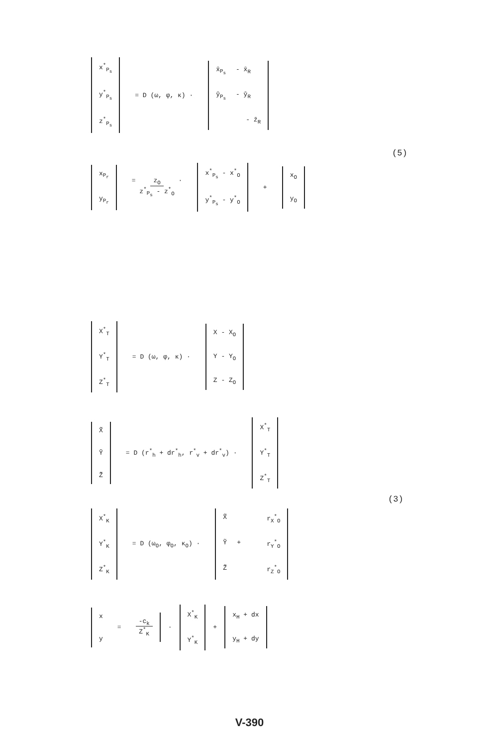x<sup>*</sup><sub>P<sub>s</sub></sub>
y<sup>*</sup><sub>P<sub>s</sub></sub>
z<sup>*</sup><sub>P<sub>s</sub></sub>
= D (ω, φ, κ) ·
x̄<sub>P<sub>s</sub></sub> - x̄<sub>R</sub>
ȳ<sub>P<sub>s</sub></sub> - ȳ<sub>R</sub>
- z̄<sub>R</sub>
(5)
x<sub>P<sub>r</sub></sub>
y<sub>P<sub>r</sub></sub>
= z<sub>O</sub> z<sup>*</sup><sub>P<sub>s</sub></sub> - z<sup>*</sup><sub>O</sub> ·
x<sup>*</sup><sub>P<sub>s</sub></sub> - x<sup>*</sup><sub>O</sub>
y<sup>*</sup><sub>P<sub>s</sub></sub> - y<sup>*</sup><sub>O</sub>
+
x<sub>O</sub>
y<sub>O</sub>
X<sup>*</sup><sub>T</sub>
Y<sup>*</sup><sub>T</sub>
Z<sup>*</sup><sub>T</sub>
= D (ω, φ, κ) ·
X - X<sub>O</sub>
Y - Y<sub>O</sub>
Z - Z<sub>O</sub>
X̃
Ỹ
Z̃
= D (r<sup>*</sup><sub>h</sub> + dr<sup>*</sup><sub>h</sub>, r<sup>*</sup><sub>v</sub> + dr<sup>*</sup><sub>v</sub>) ·
X<sup>*</sup><sub>T</sub>
Y<sup>*</sup><sub>T</sub>
Z<sup>*</sup><sub>T</sub>
(3)
X<sup>*</sup><sub>K</sub>
Y<sup>*</sup><sub>K</sub>
Z<sup>*</sup><sub>K</sub>
= D (ω<sub>O</sub>, φ<sub>O</sub>, κ<sub>O</sub>) ·
X̃ r<sub>X</sub><sup>*</sup><sub>O</sub>
Ỹ + r<sub>Y</sub><sup>*</sup><sub>O</sub>
Z̃ r<sub>Z</sub><sup>*</sup><sub>O</sub>
x
y
=
-c<sub>k</sub> Z<sup>*</sup><sub>K</sub>
·
X<sup>*</sup><sub>K</sub>
Y<sup>*</sup><sub>K</sub>
+
x<sub>H</sub> + dx
y<sub>H</sub> + dy
V-390